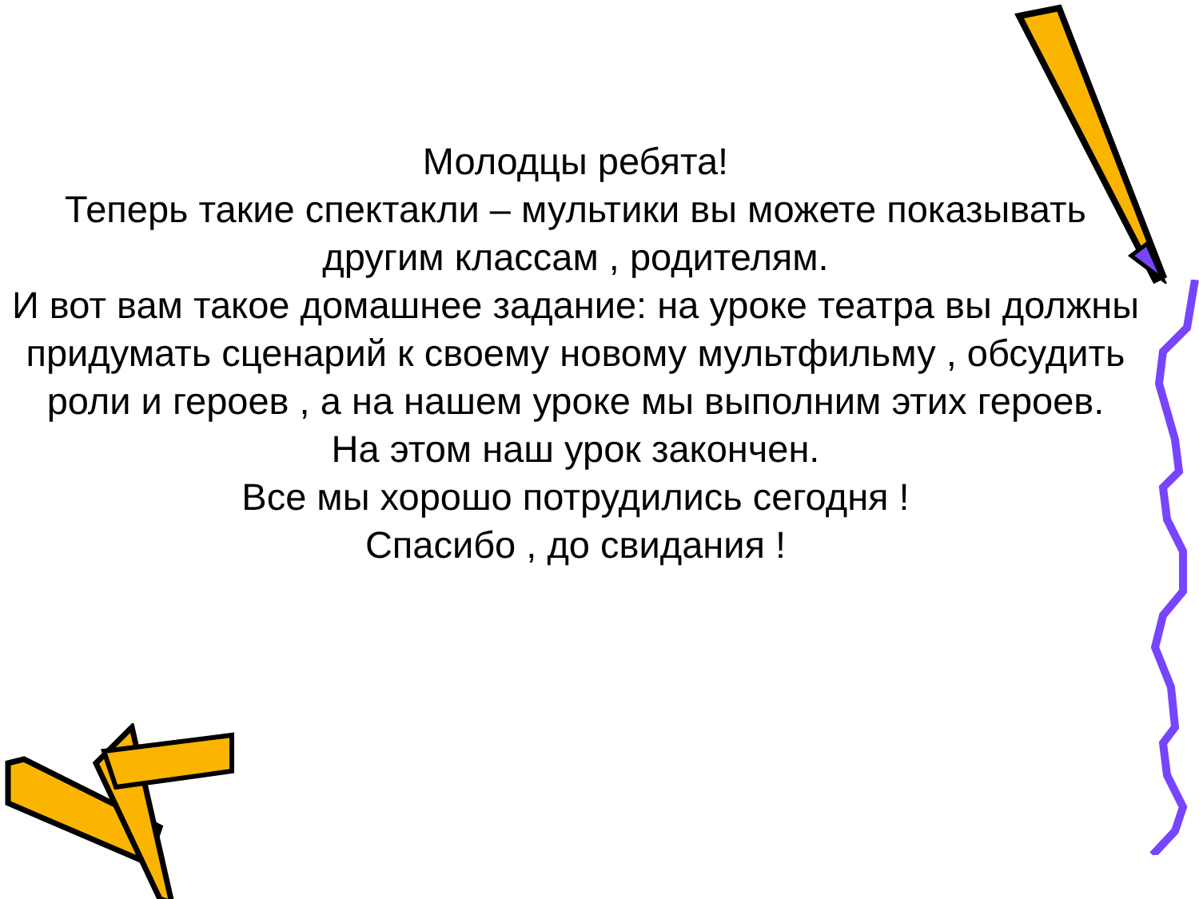Молодцы ребята!
Теперь такие спектакли – мультики вы можете показывать другим классам , родителям.
И вот вам такое домашнее задание: на уроке театра вы должны придумать сценарий к своему новому мультфильму , обсудить роли и героев , а на нашем уроке мы выполним этих героев.
На этом наш урок закончен.
Все мы хорошо потрудились сегодня !
Спасибо , до свидания !